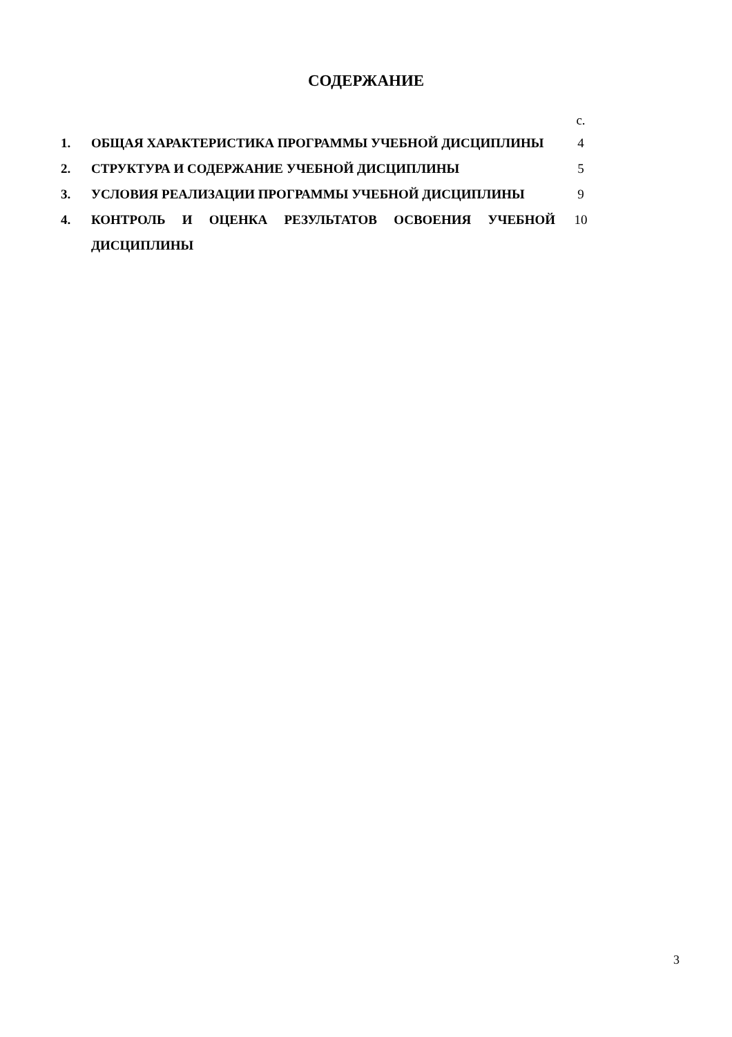СОДЕРЖАНИЕ
| | | с. |
| 1. | ОБЩАЯ ХАРАКТЕРИСТИКА ПРОГРАММЫ УЧЕБНОЙ ДИСЦИПЛИНЫ | 4 |
| 2. | СТРУКТУРА И СОДЕРЖАНИЕ УЧЕБНОЙ ДИСЦИПЛИНЫ | 5 |
| 3. | УСЛОВИЯ РЕАЛИЗАЦИИ ПРОГРАММЫ УЧЕБНОЙ ДИСЦИПЛИНЫ | 9 |
| 4. | КОНТРОЛЬ И ОЦЕНКА РЕЗУЛЬТАТОВ ОСВОЕНИЯ УЧЕБНОЙ ДИСЦИПЛИНЫ | 10 |
3